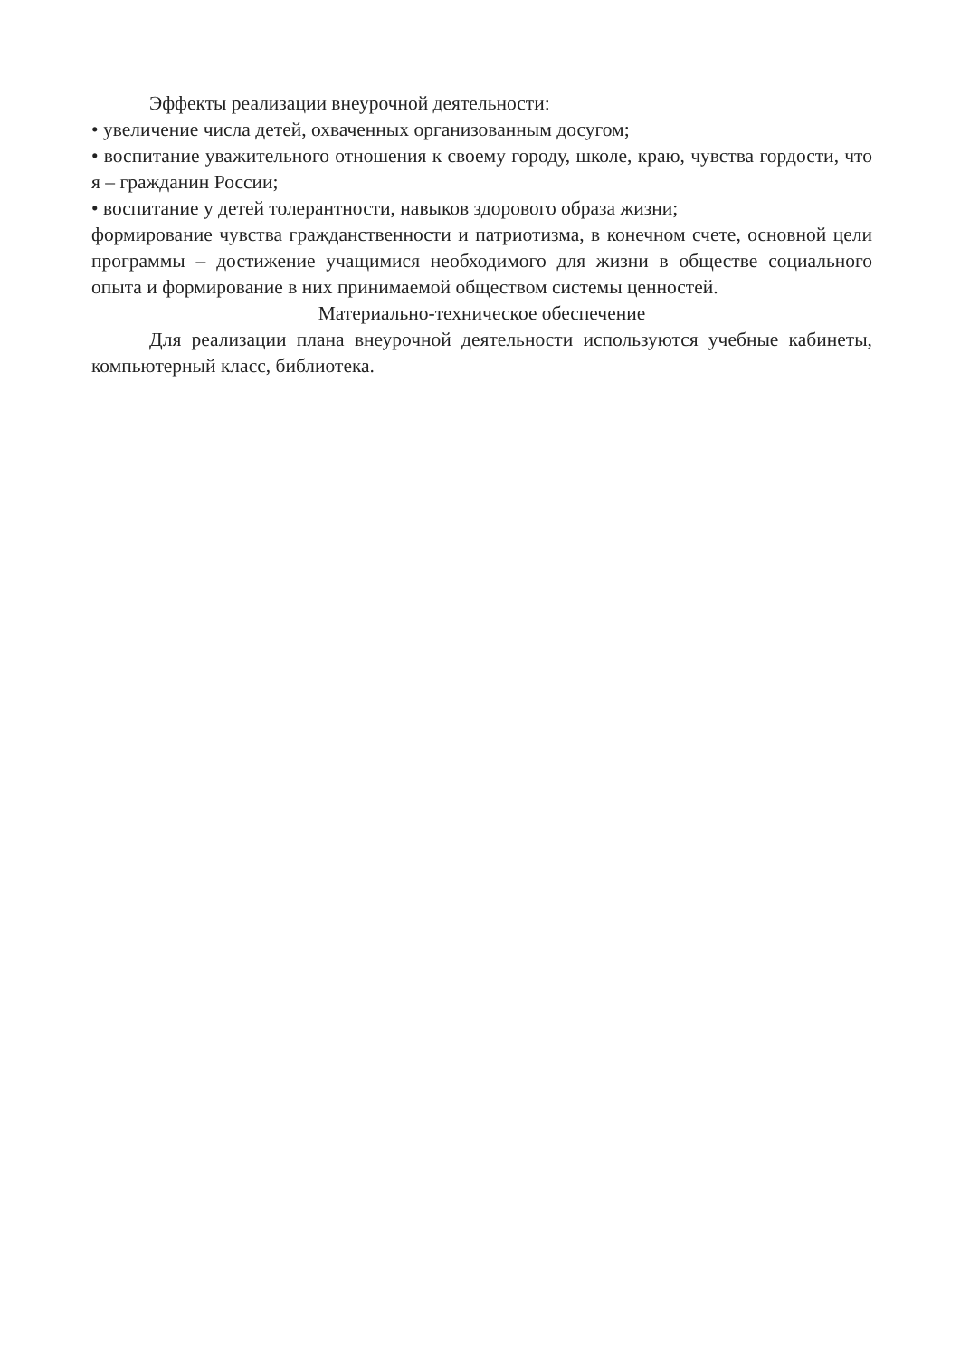Эффекты реализации внеурочной деятельности:
• увеличение числа детей, охваченных организованным досугом;
• воспитание уважительного отношения к своему городу, школе, краю, чувства гордости, что я – гражданин России;
• воспитание у детей толерантности, навыков здорового образа жизни;
формирование чувства гражданственности и патриотизма, в конечном счете, основной цели программы – достижение учащимися необходимого для жизни в обществе социального опыта и формирование в них принимаемой обществом системы ценностей.
Материально-техническое обеспечение
Для реализации плана внеурочной деятельности используются учебные кабинеты, компьютерный класс, библиотека.